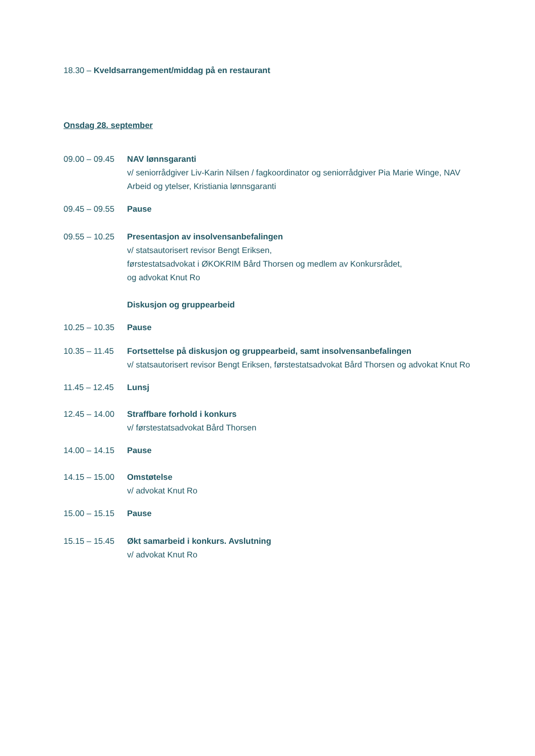18.30 – Kveldsarrangement/middag på en restaurant
Onsdag 28. september
09.00 – 09.45
NAV lønnsgaranti
v/ seniorrådgiver Liv-Karin Nilsen / fagkoordinator og seniorrådgiver Pia Marie Winge, NAV Arbeid og ytelser, Kristiania lønnsgaranti
09.45 – 09.55
Pause
09.55 – 10.25
Presentasjon av insolvensanbefalingen
v/ statsautorisert revisor Bengt Eriksen,
førstestatsadvokat i ØKOKRIM Bård Thorsen og medlem av Konkursrådet,
og advokat Knut Ro
Diskusjon og gruppearbeid
10.25 – 10.35
Pause
10.35 – 11.45
Fortsettelse på diskusjon og gruppearbeid, samt insolvensanbefalingen
v/ statsautorisert revisor Bengt Eriksen, førstestatsadvokat Bård Thorsen og advokat Knut Ro
11.45 – 12.45
Lunsj
12.45 – 14.00
Straffbare forhold i konkurs
v/ førstestatsadvokat Bård Thorsen
14.00 – 14.15
Pause
14.15 – 15.00
Omstøtelse
v/ advokat Knut Ro
15.00 – 15.15
Pause
15.15 – 15.45
Økt samarbeid i konkurs. Avslutning
v/ advokat Knut Ro